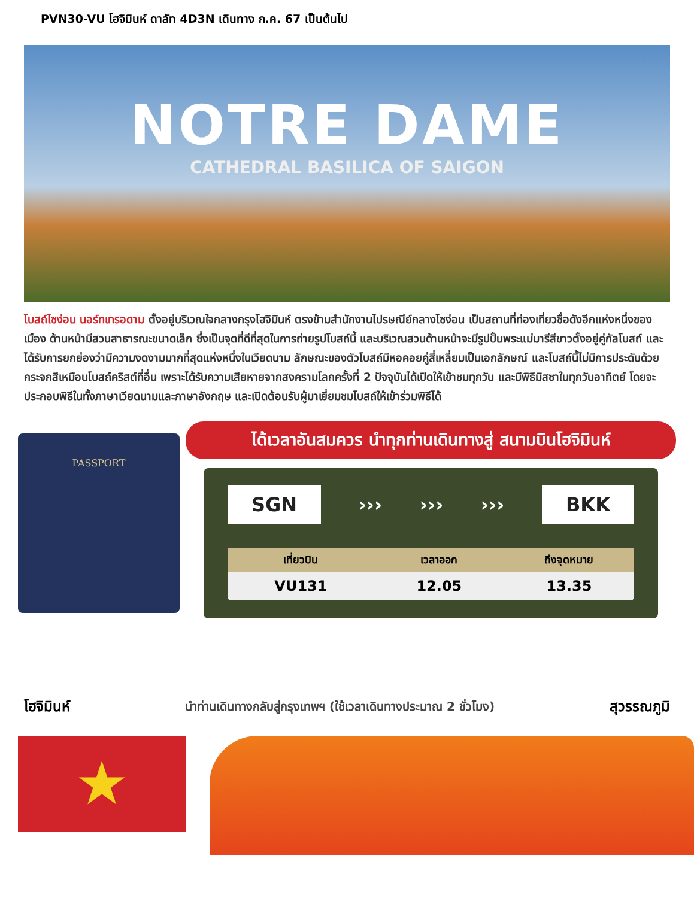PVN30-VU โฮจิมินห์ ดาลัท 4D3N เดินทาง ก.ค. 67 เป็นต้นไป
NOTRE DAME
CATHEDRAL BASILICA OF SAIGON
โบสถ์ไซง่อน นอร์ทเทรอดาม ตั้งอยู่บริเวณใจกลางกรุงโฮจิมินห์ ตรงข้ามสำนักงานไปรษณีย์กลางไซง่อน เป็นสถานที่ท่องเที่ยวชื่อดังอีกแห่งหนึ่งของเมือง ด้านหน้ามีสวนสาธารณะขนาดเล็ก ซึ่งเป็นจุดที่ดีที่สุดในการถ่ายรูปโบสถ์นี้ และบริเวณสวนด้านหน้าจะมีรูปปั้นพระแม่มารีสีขาวตั้งอยู่คู่กัลโบสถ์ และได้รับการยกย่องว่ามีความงดงามมากที่สุดแห่งหนึ่งในเวียดนาม ลักษณะของตัวโบสถ์มีหอคอยคู่สี่เหลี่ยมเป็นเอกลักษณ์ และโบสถ์นี้ไม่มีการประดับด้วยกระจกสีเหมือนโบสถ์คริสต์ที่อื่น เพราะได้รับความเสียหายจากสงครามโลกครั้งที่ 2 ปัจจุบันได้เปิดให้เข้าชมทุกวัน และมีพิธีมิสซาในทุกวันอาทิตย์ โดยจะประกอบพิธีในทั้งภาษาเวียดนามและภาษาอังกฤษ และเปิดต้อนรับผู้มาเยี่ยมชมโบสถ์ให้เข้าร่วมพิธีได้
PASSPORT
ได้เวลาอันสมควร นำทุกท่านเดินทางสู่ สนามบินโฮจิมินห์
SGN ››› ››› ››› BKK
| เที่ยวบิน | เวลาออก | ถึงจุดหมาย |
| --- | --- | --- |
| VU131 | 12.05 | 13.35 |
โฮจิมินห์ นำท่านเดินทางกลับสู่กรุงเทพฯ (ใช้เวลาเดินทางประมาณ 2 ชั่วโมง) สุวรรณภูมิ
★